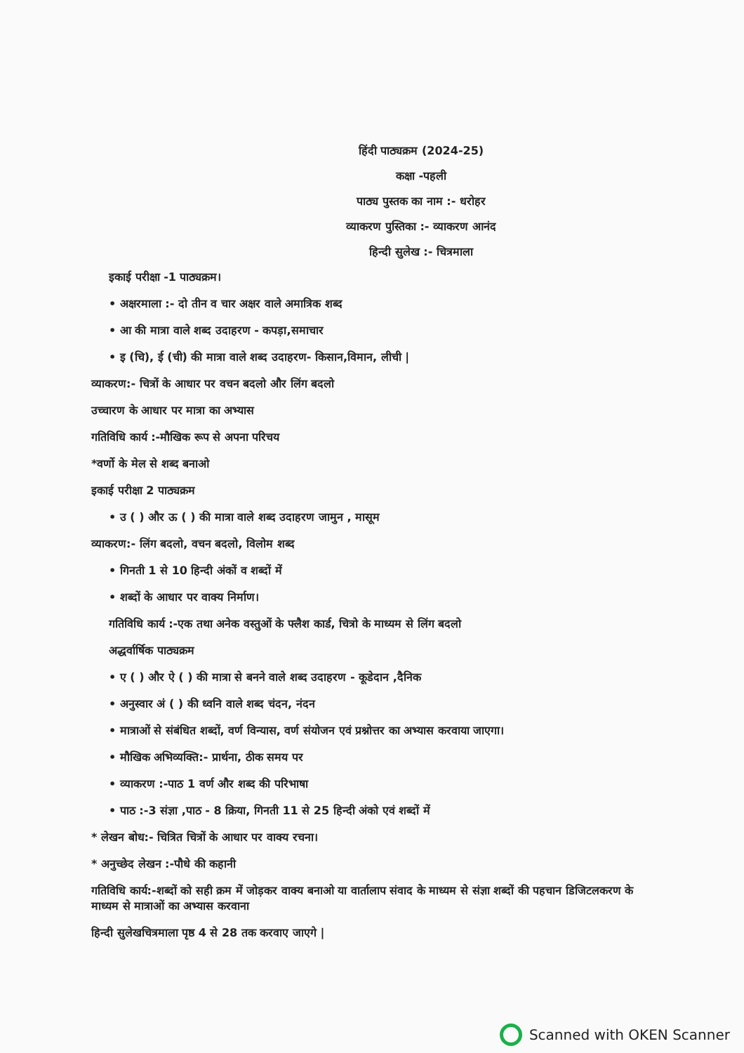हिंदी पाठ्यक्रम (2024-25)
कक्षा -पहली
पाठ्य पुस्तक का नाम :- धरोहर
व्याकरण पुस्तिका :- व्याकरण आनंद
हिन्दी सुलेख :- चित्रमाला
इकाई परीक्षा -1 पाठ्यक्रम।
• अक्षरमाला :- दो तीन व चार अक्षर वाले अमात्रिक शब्द
• आ की मात्रा वाले शब्द उदाहरण - कपड़ा,समाचार
• इ (चि), ई (ची) की मात्रा वाले शब्द उदाहरण- किसान,विमान, लीची |
व्याकरण:- चित्रों के आधार पर वचन बदलो और लिंग बदलो
उच्चारण के आधार पर मात्रा का अभ्यास
गतिविधि कार्य :-मौखिक रूप से अपना परिचय
*वर्णो के मेल से शब्द बनाओ
इकाई परीक्षा 2 पाठ्यक्रम
• उ ( ) और ऊ ( ) की मात्रा वाले शब्द उदाहरण जामुन , मासूम
व्याकरण:- लिंग बदलो, वचन बदलो, विलोम शब्द
• गिनती 1 से 10 हिन्दी अंकों व शब्दों में
• शब्दों के आधार पर वाक्य निर्माण।
गतिविधि कार्य :-एक तथा अनेक वस्तुओं के फ्लैश कार्ड, चित्रो के माध्यम से लिंग बदलो
अद्धर्वार्षिक पाठ्यक्रम
• ए ( ) और ऐ ( ) की मात्रा से बनने वाले शब्द उदाहरण - कूडेदान ,दैनिक
• अनुस्वार अं ( ) की ध्वनि वाले शब्द चंदन, नंदन
• मात्राओं से संबंधित शब्दों, वर्ण विन्यास, वर्ण संयोजन एवं प्रश्नोत्तर का अभ्यास करवाया जाएगा।
• मौखिक अभिव्यक्ति:- प्रार्थना, ठीक समय पर
• व्याकरण :-पाठ 1 वर्ण और शब्द की परिभाषा
• पाठ :-3 संज्ञा ,पाठ - 8 क्रिया, गिनती 11 से 25 हिन्दी अंको एवं शब्दों में
* लेखन बोध:- चित्रित चित्रों के आधार पर वाक्य रचना।
* अनुच्छेद लेखन :-पौधे की कहानी
गतिविधि कार्य:-शब्दों को सही क्रम में जोड़कर वाक्य बनाओ या वार्तालाप संवाद के माध्यम से संज्ञा शब्दों की पहचान डिजिटलकरण के माध्यम से मात्राओं का अभ्यास करवाना
हिन्दी सुलेखचित्रमाला पृष्ठ 4 से 28 तक करवाए जाएगे |
Scanned with OKEN Scanner